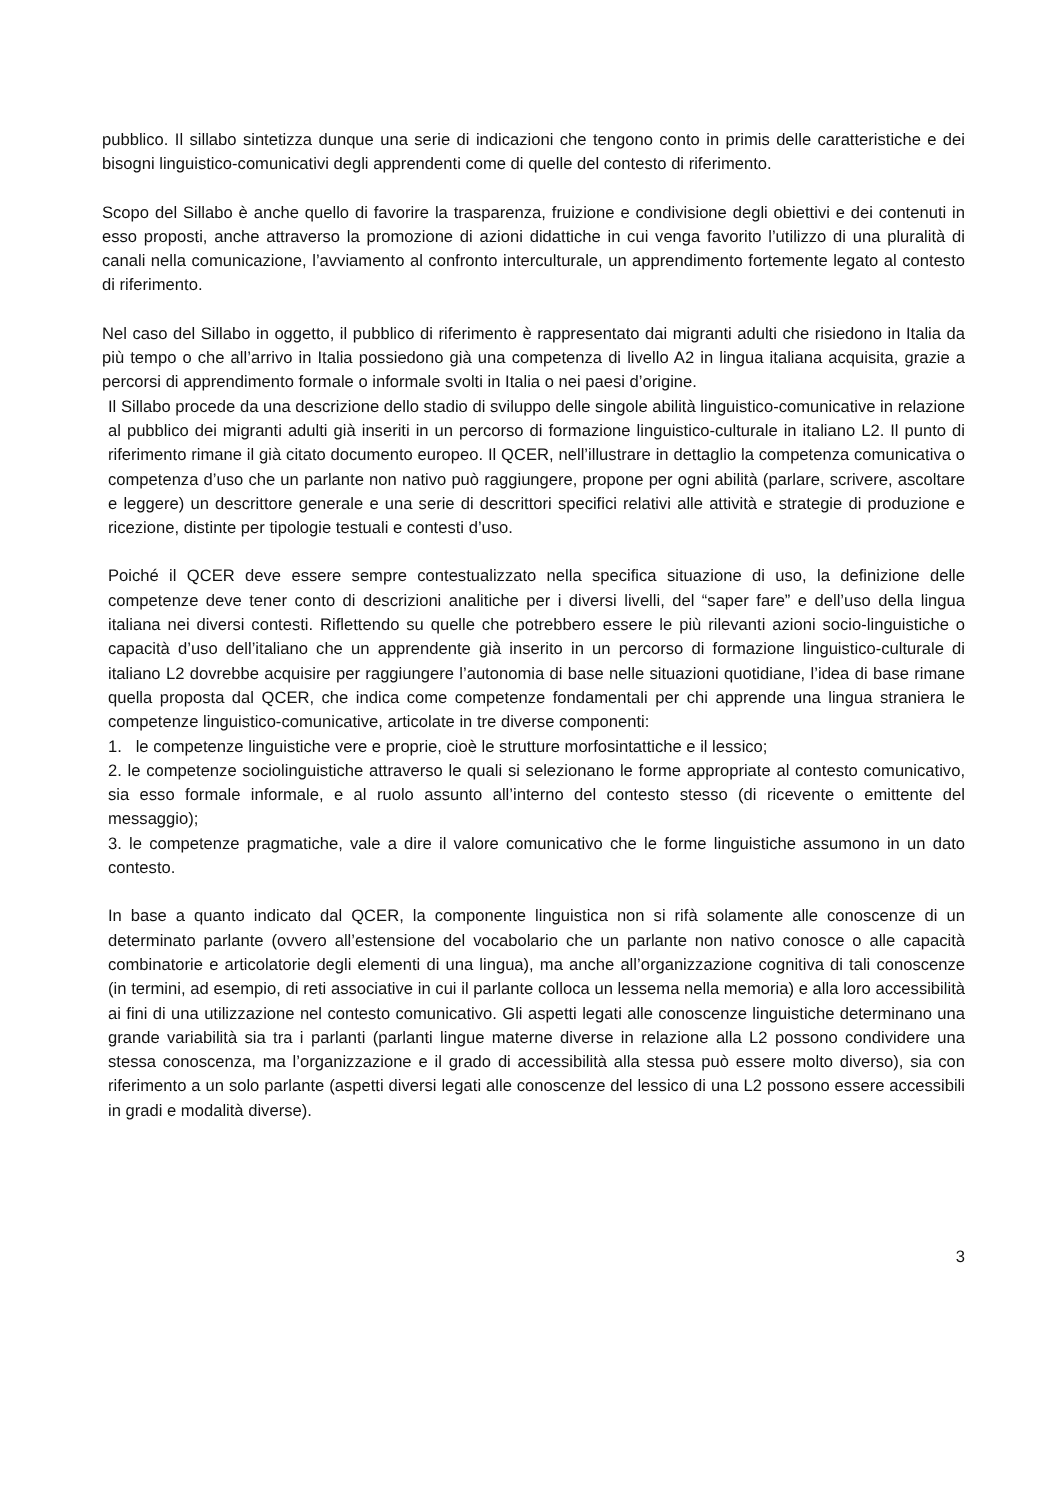pubblico. Il sillabo sintetizza dunque una serie di indicazioni che tengono conto in primis delle caratteristiche e dei bisogni linguistico-comunicativi degli apprendenti come di quelle del contesto di riferimento.
Scopo del Sillabo è anche quello di favorire la trasparenza, fruizione e condivisione degli obiettivi e dei contenuti in esso proposti, anche attraverso la promozione di azioni didattiche in cui venga favorito l’utilizzo di una pluralità di canali nella comunicazione, l’avviamento al confronto interculturale, un apprendimento fortemente legato al contesto di riferimento.
Nel caso del Sillabo in oggetto, il pubblico di riferimento è rappresentato dai migranti adulti che risiedono in Italia da più tempo o che all’arrivo in Italia possiedono già una competenza di livello A2 in lingua italiana acquisita, grazie a percorsi di apprendimento formale o informale svolti in Italia o nei paesi d’origine.
Il Sillabo procede da una descrizione dello stadio di sviluppo delle singole abilità linguistico-comunicative in relazione al pubblico dei migranti adulti già inseriti in un percorso di formazione linguistico-culturale in italiano L2. Il punto di riferimento rimane il già citato documento europeo. Il QCER, nell’illustrare in dettaglio la competenza comunicativa o competenza d’uso che un parlante non nativo può raggiungere, propone per ogni abilità (parlare, scrivere, ascoltare e leggere) un descrittore generale e una serie di descrittori specifici relativi alle attività e strategie di produzione e ricezione, distinte per tipologie testuali e contesti d’uso.
Poiché il QCER deve essere sempre contestualizzato nella specifica situazione di uso, la definizione delle competenze deve tener conto di descrizioni analitiche per i diversi livelli, del “saper fare” e dell’uso della lingua italiana nei diversi contesti. Riflettendo su quelle che potrebbero essere le più rilevanti azioni socio-linguistiche o capacità d’uso dell’italiano che un apprendente già inserito in un percorso di formazione linguistico-culturale di italiano L2 dovrebbe acquisire per raggiungere l’autonomia di base nelle situazioni quotidiane, l’idea di base rimane quella proposta dal QCER, che indica come competenze fondamentali per chi apprende una lingua straniera le competenze linguistico-comunicative, articolate in tre diverse componenti:
1. le competenze linguistiche vere e proprie, cioè le strutture morfosintattiche e il lessico;
2. le competenze sociolinguistiche attraverso le quali si selezionano le forme appropriate al contesto comunicativo, sia esso formale informale, e al ruolo assunto all’interno del contesto stesso (di ricevente o emittente del messaggio);
3. le competenze pragmatiche, vale a dire il valore comunicativo che le forme linguistiche assumono in un dato contesto.
In base a quanto indicato dal QCER, la componente linguistica non si rifà solamente alle conoscenze di un determinato parlante (ovvero all’estensione del vocabolario che un parlante non nativo conosce o alle capacità combinatorie e articolatorie degli elementi di una lingua), ma anche all’organizzazione cognitiva di tali conoscenze (in termini, ad esempio, di reti associative in cui il parlante colloca un lessema nella memoria) e alla loro accessibilità ai fini di una utilizzazione nel contesto comunicativo. Gli aspetti legati alle conoscenze linguistiche determinano una grande variabilità sia tra i parlanti (parlanti lingue materne diverse in relazione alla L2 possono condividere una stessa conoscenza, ma l’organizzazione e il grado di accessibilità alla stessa può essere molto diverso), sia con riferimento a un solo parlante (aspetti diversi legati alle conoscenze del lessico di una L2 possono essere accessibili in gradi e modalità diverse).
3